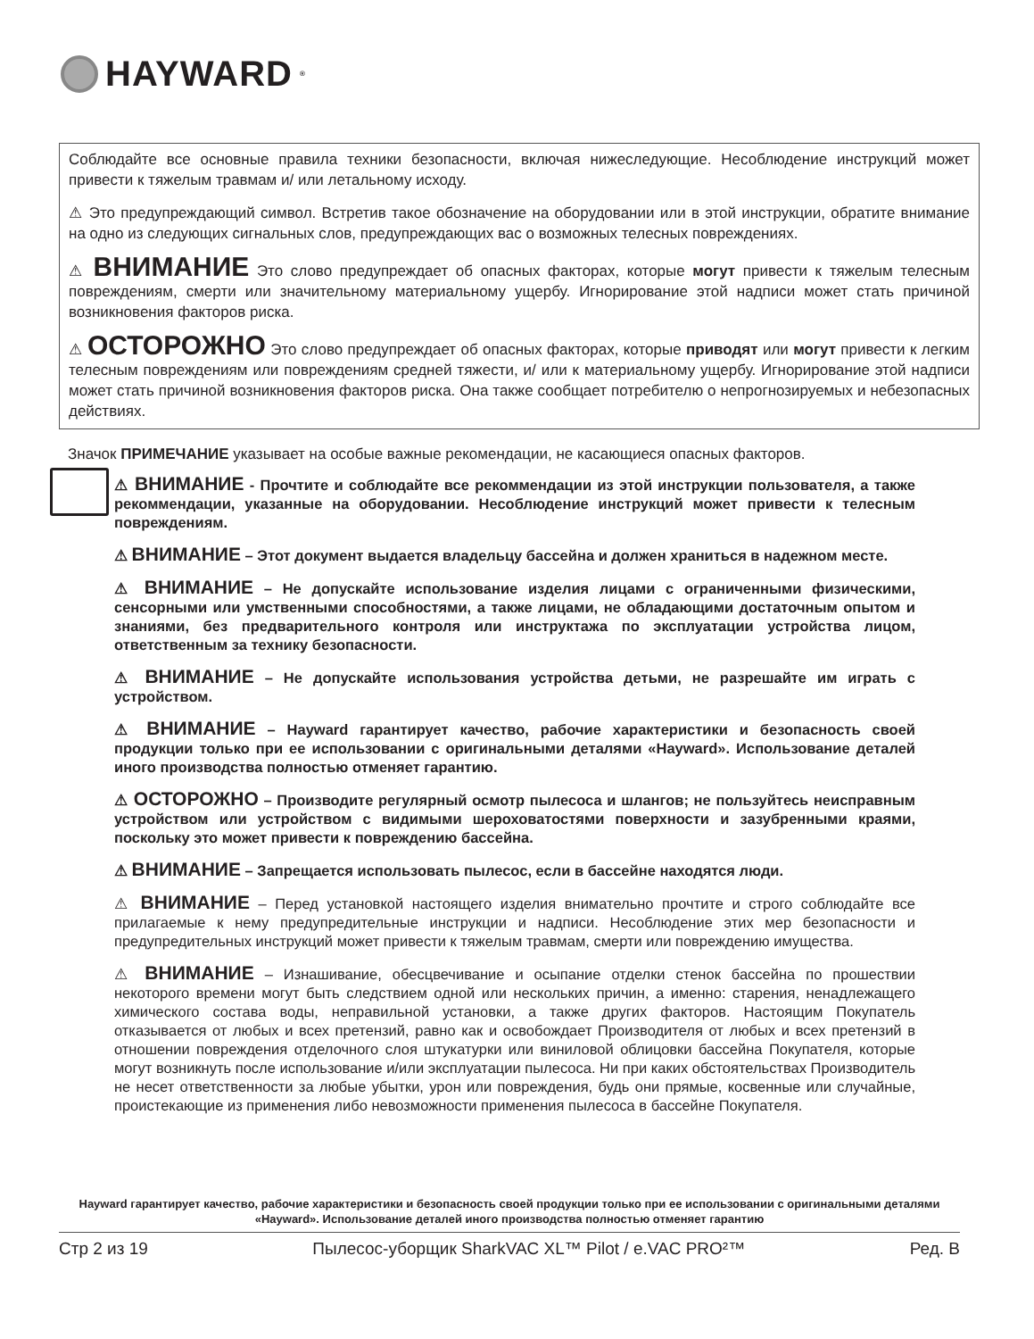HAYWARD<sup>®</sup>
Соблюдайте все основные правила техники безопасности, включая нижеследующие. Несоблюдение инструкций может привести к тяжелым травмам и/ или летальному исходу.
⚠ Это предупреждающий символ. Встретив такое обозначение на оборудовании или в этой инструкции, обратите внимание на одно из следующих сигнальных слов, предупреждающих вас о возможных телесных повреждениях.
⚠ ВНИМАНИЕ Это слово предупреждает об опасных факторах, которые могут привести к тяжелым телесным повреждениям, смерти или значительному материальному ущербу. Игнорирование этой надписи может стать причиной возникновения факторов риска.
⚠ ОСТОРОЖНО Это слово предупреждает об опасных факторах, которые приводят или могут привести к легким телесным повреждениям или повреждениям средней тяжести, и/ или к материальному ущербу. Игнорирование этой надписи может стать причиной возникновения факторов риска. Она также сообщает потребителю о непрогнозируемых и небезопасных действиях.
Значок ПРИМЕЧАНИЕ указывает на особые важные рекомендации, не касающиеся опасных факторов.
⚠ ВНИМАНИЕ - Прочтите и соблюдайте все рекоммендации из этой инструкции пользователя, а также рекоммендации, указанные на оборудовании. Несоблюдение инструкций может привести к телесным повреждениям.
⚠ ВНИМАНИЕ – Этот документ выдается владельцу бассейна и должен храниться в надежном месте.
⚠ ВНИМАНИЕ – Не допускайте использование изделия лицами с ограниченными физическими, сенсорными или умственными способностями, а также лицами, не обладающими достаточным опытом и знаниями, без предварительного контроля или инструктажа по эксплуатации устройства лицом, ответственным за технику безопасности.
⚠ ВНИМАНИЕ – Не допускайте использования устройства детьми, не разрешайте им играть с устройством.
⚠ ВНИМАНИЕ – Hayward гарантирует качество, рабочие характеристики и безопасность своей продукции только при ее использовании с оригинальными деталями «Hayward». Использование деталей иного производства полностью отменяет гарантию.
⚠ ОСТОРОЖНО – Производите регулярный осмотр пылесоса и шлангов; не пользуйтесь неисправным устройством или устройством с видимыми шероховатостями поверхности и зазубренными краями, поскольку это может привести к повреждению бассейна.
⚠ ВНИМАНИЕ – Запрещается использовать пылесос, если в бассейне находятся люди.
⚠ ВНИМАНИЕ – Перед установкой настоящего изделия внимательно прочтите и строго соблюдайте все прилагаемые к нему предупредительные инструкции и надписи. Несоблюдение этих мер безопасности и предупредительных инструкций может привести к тяжелым травмам, смерти или повреждению имущества.
⚠ ВНИМАНИЕ – Изнашивание, обесцвечивание и осыпание отделки стенок бассейна по прошествии некоторого времени могут быть следствием одной или нескольких причин, а именно: старения, ненадлежащего химического состава воды, неправильной установки, а также других факторов. Настоящим Покупатель отказывается от любых и всех претензий, равно как и освобождает Производителя от любых и всех претензий в отношении повреждения отделочного слоя штукатурки или виниловой облицовки бассейна Покупателя, которые могут возникнуть после использование и/или эксплуатации пылесоса. Ни при каких обстоятельствах Производитель не несет ответственности за любые убытки, урон или повреждения, будь они прямые, косвенные или случайные, проистекающие из применения либо невозможности применения пылесоса в бассейне Покупателя.
Hayward гарантирует качество, рабочие характеристики и безопасность своей продукции только при ее использовании с оригинальными деталями «Hayward». Использование деталей иного производства полностью отменяет гарантию
Стр 2 из 19 Пылесос-уборщик SharkVAC XL™ Pilot / e.VAC PRO²™ Ред. B